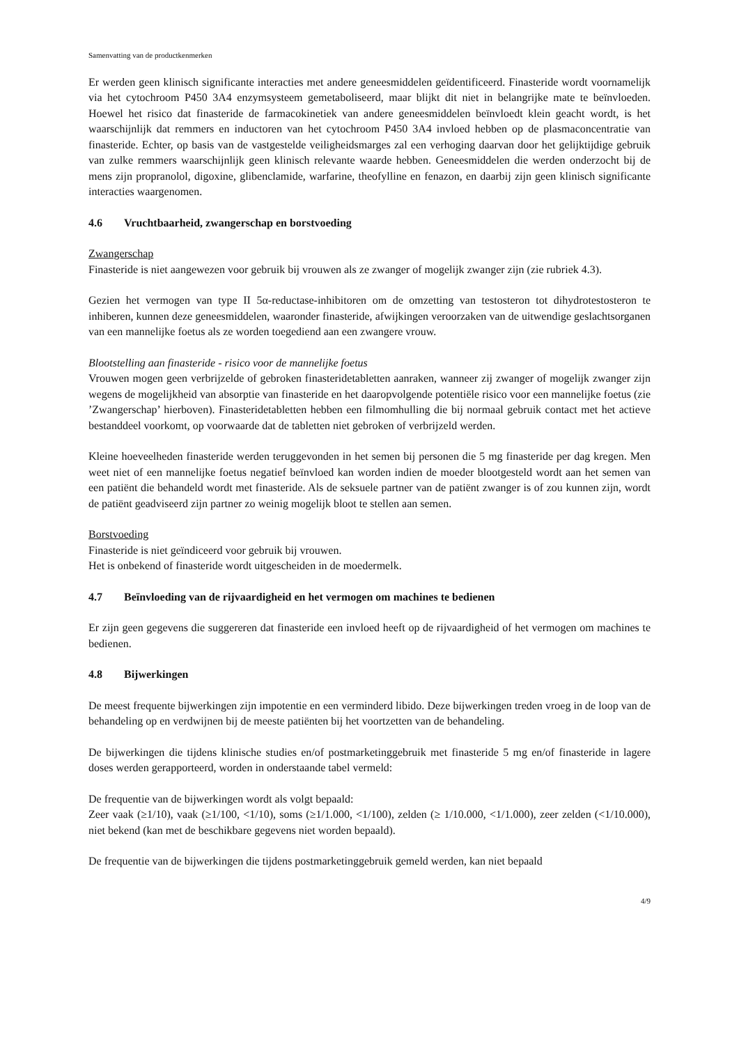Samenvatting van de productkenmerken
Er werden geen klinisch significante interacties met andere geneesmiddelen geïdentificeerd. Finasteride wordt voornamelijk via het cytochroom P450 3A4 enzymsysteem gemetaboliseerd, maar blijkt dit niet in belangrijke mate te beïnvloeden. Hoewel het risico dat finasteride de farmacokinetiek van andere geneesmiddelen beïnvloedt klein geacht wordt, is het waarschijnlijk dat remmers en inductoren van het cytochroom P450 3A4 invloed hebben op de plasmaconcentratie van finasteride. Echter, op basis van de vastgestelde veiligheidsmarges zal een verhoging daarvan door het gelijktijdige gebruik van zulke remmers waarschijnlijk geen klinisch relevante waarde hebben. Geneesmiddelen die werden onderzocht bij de mens zijn propranolol, digoxine, glibenclamide, warfarine, theofylline en fenazon, en daarbij zijn geen klinisch significante interacties waargenomen.
4.6 Vruchtbaarheid, zwangerschap en borstvoeding
Zwangerschap
Finasteride is niet aangewezen voor gebruik bij vrouwen als ze zwanger of mogelijk zwanger zijn (zie rubriek 4.3).
Gezien het vermogen van type II 5α-reductase-inhibitoren om de omzetting van testosteron tot dihydrotestosteron te inhiberen, kunnen deze geneesmiddelen, waaronder finasteride, afwijkingen veroorzaken van de uitwendige geslachtsorganen van een mannelijke foetus als ze worden toegediend aan een zwangere vrouw.
Blootstelling aan finasteride - risico voor de mannelijke foetus
Vrouwen mogen geen verbrijzelde of gebroken finasteridetabletten aanraken, wanneer zij zwanger of mogelijk zwanger zijn wegens de mogelijkheid van absorptie van finasteride en het daaropvolgende potentiële risico voor een mannelijke foetus (zie ’Zwangerschap’ hierboven). Finasteridetabletten hebben een filmomhulling die bij normaal gebruik contact met het actieve bestanddeel voorkomt, op voorwaarde dat de tabletten niet gebroken of verbrijzeld werden.
Kleine hoeveelheden finasteride werden teruggevonden in het semen bij personen die 5 mg finasteride per dag kregen. Men weet niet of een mannelijke foetus negatief beïnvloed kan worden indien de moeder blootgesteld wordt aan het semen van een patiënt die behandeld wordt met finasteride. Als de seksuele partner van de patiënt zwanger is of zou kunnen zijn, wordt de patiënt geadviseerd zijn partner zo weinig mogelijk bloot te stellen aan semen.
Borstvoeding
Finasteride is niet geïndiceerd voor gebruik bij vrouwen.
Het is onbekend of finasteride wordt uitgescheiden in de moedermelk.
4.7 Beïnvloeding van de rijvaardigheid en het vermogen om machines te bedienen
Er zijn geen gegevens die suggereren dat finasteride een invloed heeft op de rijvaardigheid of het vermogen om machines te bedienen.
4.8 Bijwerkingen
De meest frequente bijwerkingen zijn impotentie en een verminderd libido. Deze bijwerkingen treden vroeg in de loop van de behandeling op en verdwijnen bij de meeste patiënten bij het voortzetten van de behandeling.
De bijwerkingen die tijdens klinische studies en/of postmarketinggebruik met finasteride 5 mg en/of finasteride in lagere doses werden gerapporteerd, worden in onderstaande tabel vermeld:
De frequentie van de bijwerkingen wordt als volgt bepaald:
Zeer vaak (≥1/10), vaak (≥1/100, <1/10), soms (≥1/1.000, <1/100), zelden (≥ 1/10.000, <1/1.000), zeer zelden (<1/10.000), niet bekend (kan met de beschikbare gegevens niet worden bepaald).
De frequentie van de bijwerkingen die tijdens postmarketinggebruik gemeld werden, kan niet bepaald
4/9